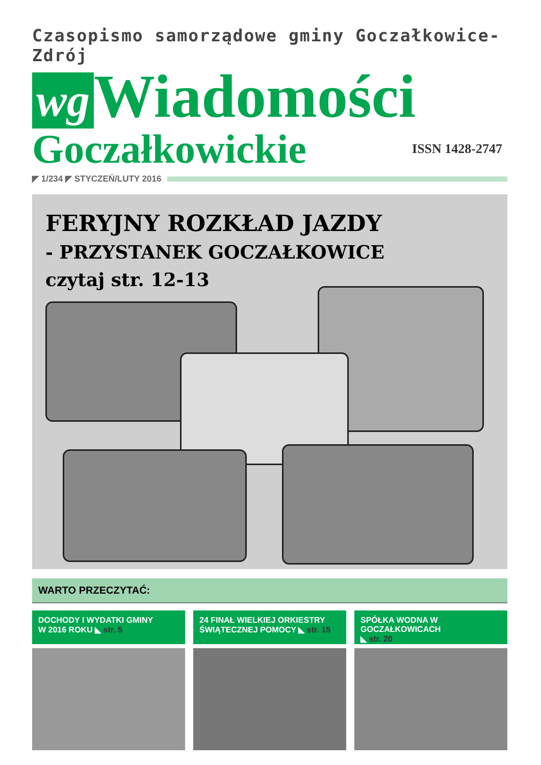Czasopismo samorządowe gminy Goczałkowice-Zdrój
wg Wiadomości
Goczałkowickie ISSN 1428-2747
◤ 1/234 ◤ STYCZEŃ/LUTY 2016
FERYJNY ROZKŁAD JAZDY
- PRZYSTANEK GOCZAŁKOWICE
czytaj str. 12-13
WARTO PRZECZYTAĆ:
DOCHODY I WYDATKI GMINY
W 2016 ROKU ◣ str. 5
24 FINAŁ WIELKIEJ ORKIESTRY
ŚWIĄTECZNEJ POMOCY ◣ str. 15
SPÓŁKA WODNA W GOCZAŁKOWICACH
◣ str. 20